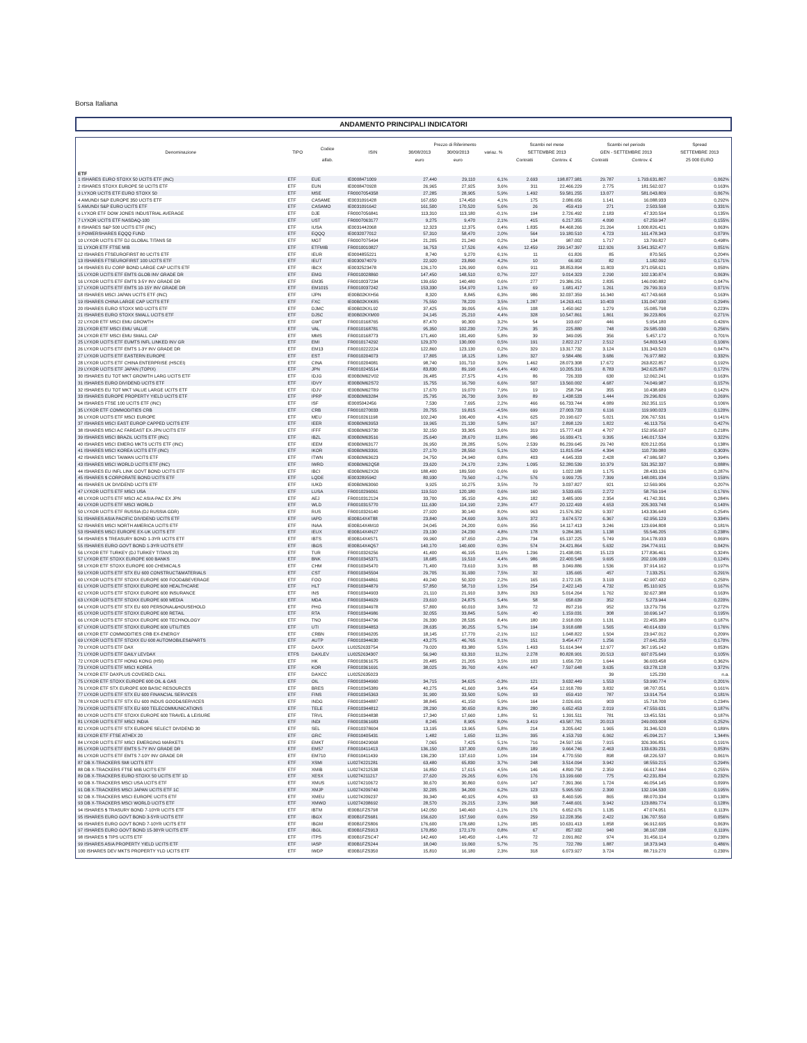Borsa Italiana
ANDAMENTO PRINCIPALI INDICATORI
| Denominazione | TIPO | Codice | ISIN | Prezzo di Riferimento | | | Scambi nel mese | | Scambi nel periodo | | Spread |
| --- | --- | --- | --- | --- | --- | --- | --- | --- | --- | --- | --- |
| | | | | 30/08/2013 | 30/09/2013 | variaz. % | SETTEMBRE 2013 | | GEN - SETTEMBRE 2013 | | SETTEMBRE 2013 |
| | | alfab. | | euro | euro | | Contratti | Controv. € | Contratti | Controv. € | 25 000 EURO |
| ETF | | | | | | | | | | | |
| 1 ISHARES EURO STOXX 50 UCITS ETF (INC) | ETF | EUE | IE0008471009 | 27,440 | 29,110 | 6,1% | 2.693 | 198.877.981 | 29.787 | 1.793.631.807 | 0,062% |
| 2 ISHARES STOXX EUROPE 50 UCITS ETF | ETF | EUN | IE0008470928 | 26,965 | 27,925 | 3,6% | 311 | 22.466.229 | 2.775 | 181.562.027 | 0,163% |
| 3 LYXOR UCITS ETF EURO STOXX 50 | ETF | MSE | FR0007054358 | 27,285 | 28,905 | 5,9% | 1.492 | 59.581.255 | 13.077 | 581.043.809 | 0,067% |
| 4 AMUNDI S&P EUROPE 350 UCITS ETF | ETF | CASAME | IE0031091428 | 167,650 | 174,450 | 4,1% | 175 | 2.086.656 | 1.141 | 16.088.933 | 0,292% |
| 5 AMUNDI S&P EURO UCITS ETF | ETF | CASAMO | IE0031091642 | 161,500 | 170,520 | 5,6% | 26 | 459.419 | 271 | 2.503.598 | 0,331% |
| 6 LYXOR ETF DOW JONES INDUSTRIAL AVERAGE | ETF | DJE | FR0007056841 | 113,310 | 113,180 | -0,1% | 194 | 2.726.492 | 2.183 | 47.320.594 | 0,135% |
| 7 LYXOR UCITS ETF NASDAQ-100 | ETF | UST | FR0007063177 | 9,275 | 9,470 | 2,1% | 415 | 6.217.355 | 4.090 | 67.259.947 | 0,155% |
| 8 ISHARES S&P 500 UCITS ETF (INC) | ETF | IUSA | IE0031442068 | 12,323 | 12,375 | 0,4% | 1.835 | 84.468.266 | 21.264 | 1.000.826.421 | 0,063% |
| 9 POWERSHARES EQQQ FUND | ETF | EQQQ | IE0032077012 | 57,310 | 58,470 | 2,0% | 564 | 19.180.510 | 4.723 | 161.478.343 | 0,079% |
| 10 LYXOR UCITS ETF DJ GLOBAL TITANS 50 | ETF | MGT | FR0007075494 | 21,205 | 21,240 | 0,2% | 134 | 987.002 | 1.717 | 13.799.827 | 0,498% |
| 11 LYXOR ETF FTSE MIB | ETF | ETFMIB | FR0010010827 | 16,753 | 17,526 | 4,6% | 12.459 | 299.147.397 | 112.926 | 3.541.352.477 | 0,051% |
| 12 ISHARES FTSEUROFIRST 80 UCITS ETF | ETF | IEUR | IE0004855221 | 8,740 | 9,270 | 6,1% | 11 | 61.826 | 85 | 870.565 | 0,204% |
| 13 ISHARES FTSEUROFIRST 100 UCITS ETF | ETF | IEUT | IE0030974079 | 22,920 | 23,890 | 4,2% | 10 | 66.902 | 82 | 1.182.092 | 0,171% |
| 14 ISHARES EU CORP BOND LARGE CAP UCITS ETF | ETF | IBCX | IE0032523478 | 126,170 | 126,990 | 0,6% | 911 | 38.853.894 | 11.803 | 371.058.621 | 0,050% |
| 15 LYXOR UCITS ETF EMTS GLOB INV GRADE DR | ETF | EMG | FR0010028860 | 147,450 | 148,510 | 0,7% | 227 | 9.014.323 | 2.290 | 102.130.874 | 0,063% |
| 16 LYXOR UCITS ETF EMTS 3-5Y INV GRADE DR | ETF | EM35 | FR0010037234 | 139,650 | 140,480 | 0,6% | 277 | 29.386.251 | 2.835 | 146.090.882 | 0,047% |
| 17 LYXOR UCITS ETF EMTS 10-15Y INV GRADE DR | ETF | EM1015 | FR0010037242 | 153,330 | 154,970 | 1,1% | 69 | 1.681.417 | 1.261 | 29.799.319 | 0,071% |
| 18 ISHARES MSCI JAPAN UCITS ETF (INC) | ETF | IJPN | IE00B02KXH56 | 8,320 | 8,845 | 6,3% | 986 | 32.037.359 | 16.340 | 417.743.668 | 0,163% |
| 19 ISHARES CHINA LARGE CAP UCITS ETF | ETF | FXC | IE00B02KXK85 | 75,550 | 78,220 | 3,5% | 1.287 | 14.263.411 | 10.403 | 131.047.930 | 0,294% |
| 20 ISHARES EURO STOXX MID UCITS ETF | ETF | DJMC | IE00B02KXL92 | 37,425 | 39,095 | 4,5% | 108 | 1.450.962 | 1.279 | 15.085.798 | 0,223% |
| 21 ISHARES EURO STOXX SMALL UCITS ETF | ETF | DJSC | IE00B02KXM00 | 24,145 | 25,210 | 4,4% | 328 | 10.547.861 | 1.861 | 39.223.806 | 0,271% |
| 22 LYXOR ETF MSCI EMU GROWTH | ETF | GWT | FR0010168765 | 87,470 | 90,300 | 3,2% | 54 | 193.697 | 446 | 5.954.180 | 0,426% |
| 23 LYXOR ETF MSCI EMU VALUE | ETF | VAL | FR0010168781 | 95,350 | 102,230 | 7,2% | 35 | 225.880 | 748 | 29.585.030 | 0,256% |
| 24 LYXOR ETF MSCI EMU SMALL CAP | ETF | MMS | FR0010168773 | 171,460 | 181,490 | 5,8% | 39 | 349.095 | 356 | 5.457.172 | 0,701% |
| 25 LYXOR UCITS ETF EUMTS INFL LINKED INV GR | ETF | EMI | FR0010174292 | 129,370 | 130,000 | 0,5% | 191 | 2.822.217 | 2.512 | 54.803.543 | 0,106% |
| 26 LYXOR UCITS ETF EMTS 1-3Y INV GRADE DR | ETF | EM13 | FR0010222224 | 122,860 | 123,130 | 0,2% | 329 | 13.317.732 | 3.124 | 131.343.520 | 0,047% |
| 27 LYXOR UCITS ETF EASTERN EUROPE | ETF | EST | FR0010204073 | 17,805 | 18,125 | 1,8% | 327 | 9.584.486 | 3.686 | 76.977.882 | 0,332% |
| 28 LYXOR UCITS ETF CHINA ENTERPRISE (HSCEI) | ETF | CINA | FR0010204081 | 98,740 | 101,710 | 3,0% | 1.462 | 28.073.308 | 17.672 | 263.822.857 | 0,192% |
| 29 LYXOR UCITS ETF JAPAN (TOPIX) | ETF | JPN | FR0010245514 | 83,830 | 89,190 | 6,4% | 490 | 10.205.316 | 8.783 | 342.625.897 | 0,172% |
| 30 ISHARES EU TOT MKT GROWTH LARG UCITS ETF | ETF | IDJG | IE00B0M62V02 | 26,485 | 27,575 | 4,1% | 86 | 726.333 | 630 | 12.062.241 | 0,163% |
| 31 ISHARES EURO DIVIDEND UCITS ETF | ETF | IDVY | IE00B0M62S72 | 15,755 | 16,790 | 6,6% | 507 | 13.560.002 | 4.687 | 74.049.987 | 0,157% |
| 32 ISHARES EU TOT MKT VALUE LARGE UCITS ETF | ETF | IDJV | IE00B0M62T89 | 17,670 | 19,070 | 7,9% | 19 | 258.794 | 355 | 10.438.689 | 0,142% |
| 33 ISHARES EUROPE PROPERTY YIELD UCITS ETF | ETF | IPRP | IE00B0M63284 | 25,795 | 26,730 | 3,6% | 89 | 1.438.533 | 1.444 | 29.296.826 | 0,269% |
| 34 ISHARES FTSE 100 UCITS ETF (INC) | ETF | ISF | IE0005042456 | 7,530 | 7,695 | 2,2% | 466 | 66.733.744 | 4.089 | 262.351.115 | 0,106% |
| 35 LYXOR ETF COMMODITIES CRB | ETF | CRB | FR0010270033 | 20,755 | 19,815 | -4,5% | 699 | 27.003.733 | 6.116 | 119.900.023 | 0,120% |
| 36 LYXOR UCITS ETF MSCI EUROPE | ETF | MEU | FR0010261198 | 102,240 | 106,400 | 4,1% | 625 | 20.190.627 | 5.021 | 206.767.531 | 0,141% |
| 37 ISHARES MSCI EAST EUROP CAPPED UCITS ETF | ETF | IEER | IE00B0M63953 | 19,965 | 21,130 | 5,8% | 167 | 2.898.129 | 1.822 | 46.113.756 | 0,427% |
| 38 ISHARES MSCI AC FAREAST EX-JPN UCITS ETF | ETF | IFFF | IE00B0M63730 | 32,150 | 33,305 | 3,6% | 319 | 15.777.418 | 4.707 | 152.956.637 | 0,218% |
| 39 ISHARES MSCI BRAZIL UCITS ETF (INC) | ETF | IBZL | IE00B0M63516 | 25,640 | 28,670 | 11,8% | 986 | 16.939.471 | 9.395 | 146.017.534 | 0,322% |
| 40 ISHARES MSCI EMERG MKTS UCITS ETF (INC) | ETF | IEEM | IE00B0M63177 | 26,950 | 28,285 | 5,0% | 2.539 | 86.239.645 | 29.740 | 820.212.056 | 0,138% |
| 41 ISHARES MSCI KOREA UCITS ETF (INC) | ETF | IKOR | IE00B0M63391 | 27,170 | 28,550 | 5,1% | 520 | 11.815.054 | 4.394 | 110.739.080 | 0,303% |
| 42 ISHARES MSCI TAIWAN UCITS ETF | ETF | ITWN | IE00B0M63623 | 24,750 | 24,940 | 0,8% | 403 | 4.645.333 | 2.428 | 47.986.587 | 0,394% |
| 43 ISHARES MSCI WORLD UCITS ETF (INC) | ETF | IWRD | IE00B0M62Q58 | 23,620 | 24,170 | 2,3% | 1.095 | 52.280.539 | 10.379 | 531.352.337 | 0,088% |
| 44 ISHARES EU INFL LINK GOVT BOND UCITS ETF | ETF | IBCI | IE00B0M62X26 | 188,400 | 189,590 | 0,6% | 69 | 1.022.188 | 1.175 | 28.433.136 | 0,287% |
| 45 ISHARES $ CORPORATE BOND UCITS ETF | ETF | LQDE | IE0032895942 | 80,930 | 79,560 | -1,7% | 576 | 9.999.725 | 7.399 | 148.081.934 | 0,159% |
| 46 ISHARES UK DIVIDEND UCITS ETF | ETF | IUKD | IE00B0M63060 | 9,925 | 10,275 | 3,5% | 79 | 3.037.827 | 921 | 12.569.906 | 0,207% |
| 47 LYXOR UCITS ETF MSCI USA | ETF | LUSA | FR0010296061 | 119,510 | 120,180 | 0,6% | 160 | 3.533.655 | 2.272 | 58.759.194 | 0,176% |
| 48 LYXOR UCITS ETF MSCI AC ASIA-PAC EX JPN | ETF | AEJ | FR0010312124 | 33,700 | 35,150 | 4,3% | 182 | 3.485.909 | 2.354 | 41.742.391 | 0,284% |
| 49 LYXOR UCITS ETF MSCI WORLD | ETF | WLD | FR0010315770 | 111,630 | 114,190 | 2,3% | 477 | 20.122.493 | 4.653 | 205.303.748 | 0,140% |
| 50 LYXOR UCITS ETF RUSSIA (DJ RUSSIA GDR) | ETF | RUS | FR0010326140 | 27,920 | 30,140 | 8,0% | 963 | 21.576.352 | 9.337 | 143.336.640 | 0,254% |
| 51 ISHARES ASIA PACIFIC DIVIDEND UCITS ETF | ETF | IAPD | IE00B14X4T88 | 23,840 | 24,690 | 3,6% | 372 | 3.674.572 | 6.367 | 62.956.129 | 0,334% |
| 52 ISHARES MSCI NORTH AMERICA UCITS ETF | ETF | INAA | IE00B14X4M10 | 24,045 | 24,200 | 0,6% | 356 | 14.117.413 | 3.246 | 123.694.808 | 0,181% |
| 53 ISHARES MSCI EUROPE EX-UK UCITS ETF | ETF | IEUX | IE00B14X4N27 | 23,130 | 24,230 | 4,8% | 178 | 9.284.381 | 1.138 | 55.546.205 | 0,238% |
| 54 ISHARES $ TREASURY BOND 1-3YR UCITS ETF | ETF | IBTS | IE00B14X4S71 | 99,960 | 97,650 | -2,3% | 734 | 65.137.225 | 5.749 | 314.178.933 | 0,069% |
| 55 ISHARES EURO GOVT BOND 1-3YR UCITS ETF | ETF | IBGS | IE00B14X4Q57 | 140,170 | 140,600 | 0,3% | 574 | 24.421.864 | 5.632 | 294.774.911 | 0,042% |
| 56 LYXOR ETF TURKEY (DJ TURKEY TITANS 20) | ETF | TUR | FR0010326256 | 41,400 | 46,195 | 11,6% | 1.296 | 21.438.081 | 15.123 | 177.836.461 | 0,324% |
| 57 LYXOR ETF STOXX EUROPE 600 BANKS | ETF | BNK | FR0010345371 | 18,685 | 19,510 | 4,4% | 986 | 22.400.548 | 9.695 | 202.106.939 | 0,124% |
| 58 LYXOR ETF STOXX EUROPE 600 CHEMICALS | ETF | CHM | FR0010345470 | 71,400 | 73,610 | 3,1% | 88 | 3.049.886 | 1.536 | 37.914.162 | 0,197% |
| 59 LYXOR UCITS ETF STX EU 600 CONSTRUCT&MATERIALS | ETF | CST | FR0010345504 | 29,705 | 31,930 | 7,5% | 32 | 135.665 | 457 | 7.133.251 | 0,291% |
| 60 LYXOR UCITS ETF STOXX EUROPE 600 FOOD&BEVERAGE | ETF | FOO | FR0010344861 | 49,240 | 50,320 | 2,2% | 165 | 2.172.135 | 3.193 | 42.907.432 | 0,250% |
| 61 LYXOR UCITS ETF STOXX EUROPE 600 HEALTHCARE | ETF | HLT | FR0010344879 | 57,850 | 58,710 | 1,5% | 254 | 2.422.143 | 4.732 | 85.110.925 | 0,167% |
| 62 LYXOR UCITS ETF STOXX EUROPE 600 INSURANCE | ETF | INS | FR0010344903 | 21,110 | 21,910 | 3,8% | 263 | 5.014.264 | 1.762 | 32.627.388 | 0,163% |
| 63 LYXOR UCITS ETF STOXX EUROPE 600 MEDIA | ETF | MDA | FR0010344929 | 23,610 | 24,875 | 5,4% | 58 | 658.639 | 352 | 5.273.944 | 0,220% |
| 64 LYXOR UCITS ETF STX EU 600 PERSONAL&HOUSEHOLD | ETF | PHG | FR0010344978 | 57,800 | 60,010 | 3,8% | 72 | 897.216 | 952 | 13.279.736 | 0,272% |
| 65 LYXOR UCITS ETF STOXX EUROPE 600 RETAIL | ETF | RTA | FR0010344986 | 32,055 | 33,845 | 5,6% | 40 | 1.159.031 | 308 | 10.696.147 | 0,195% |
| 66 LYXOR UCITS ETF STOXX EUROPE 600 TECHNOLOGY | ETF | TNO | FR0010344796 | 26,330 | 28,535 | 8,4% | 180 | 2.918.009 | 1.131 | 22.455.389 | 0,187% |
| 67 LYXOR UCITS ETF STOXX EUROPE 600 UTILITIES | ETF | UTI | FR0010344853 | 28,635 | 30,255 | 5,7% | 194 | 3.918.688 | 1.565 | 40.614.639 | 0,176% |
| 68 LYXOR ETF COMMODITIES CRB EX-ENERGY | ETF | CRBN | FR0010346205 | 18,145 | 17,770 | -2,1% | 112 | 1.048.822 | 1.504 | 23.947.012 | 0,209% |
| 69 LYXOR UCITS ETF STOXX EU 600 AUTOMOBILES&PARTS | ETF | AUTP | FR0010344630 | 43,275 | 46,765 | 8,1% | 151 | 3.454.477 | 1.256 | 27.641.259 | 0,170% |
| 70 LYXOR UCITS ETF DAX | ETF | DAXX | LU0252633754 | 79,020 | 83,380 | 5,5% | 1.493 | 51.614.344 | 12.977 | 367.195.142 | 0,053% |
| 71 LYXOR UCITS ETF DAILY LEVDAX | ETFS | DAXLEV | LU0252634307 | 56,940 | 63,310 | 11,2% | 2.278 | 80.828.901 | 20.513 | 697.075.649 | 0,105% |
| 72 LYXOR UCITS ETF HONG KONG (HSI) | ETF | HK | FR0010361675 | 20,485 | 21,205 | 3,5% | 103 | 1.656.720 | 1.644 | 36.603.458 | 0,362% |
| 73 LYXOR UCITS ETF MSCI KOREA | ETF | KOR | FR0010361691 | 38,025 | 39,760 | 4,6% | 447 | 7.597.648 | 3.635 | 63.278.128 | 0,372% |
| 74 LYXOR ETF DAXPLUS COVERED CALL | ETF | DAXCC | LU0252635023 | | | | | | 39 | 125.230 | n.a. |
| 75 LYXOR ETF STOXX EUROPE 600 OIL & GAS | ETF | OIL | FR0010344960 | 34,715 | 34,625 | -0,3% | 121 | 3.632.449 | 1.553 | 53.990.774 | 0,201% |
| 76 LYXOR ETF STX EUROPE 600 BASIC RESOURCES | ETF | BRES | FR0010345389 | 40,275 | 41,660 | 3,4% | 454 | 12.918.789 | 3.832 | 98.707.051 | 0,161% |
| 77 LYXOR UCITS ETF STX EU 600 FINANCIAL SERVICES | ETF | FINS | FR0010345363 | 31,900 | 33,500 | 5,0% | 93 | 659.410 | 787 | 13.914.754 | 0,181% |
| 78 LYXOR UCITS ETF STX EU 600 INDUS GOOD&SERVICES | ETF | INDG | FR0010344887 | 38,845 | 41,150 | 5,9% | 164 | 2.026.691 | 903 | 15.718.700 | 0,234% |
| 79 LYXOR UCITS ETF STX EU 600 TELECOMMUNICATIONS | ETF | TELE | FR0010344812 | 28,290 | 30,650 | 8,3% | 280 | 6.652.453 | 2.019 | 47.559.631 | 0,187% |
| 80 LYXOR UCITS ETF STOXX EUROPE 600 TRAVEL & LEISURE | ETF | TRVL | FR0010344838 | 17,340 | 17,660 | 1,8% | 51 | 1.391.511 | 781 | 13.451.531 | 0,187% |
| 81 LYXOR UCITS ETF MSCI INDIA | ETF | INDI | FR0010361683 | 8,245 | 8,905 | 8,0% | 3.419 | 43.587.781 | 20.013 | 249.003.008 | 0,252% |
| 82 LYXOR UCITS ETF STX EUROPE SELECT DIVIDEND 30 | ETF | SEL | FR0010378604 | 13,195 | 13,965 | 5,8% | 214 | 3.205.642 | 1.965 | 31.346.520 | 0,189% |
| 83 LYXOR ETF FTSE ATHEX 20 | ETF | GRC | FR0010405431 | 1,482 | 1,650 | 11,3% | 395 | 4.153.793 | 6.062 | 45.094.217 | 1,344% |
| 84 LYXOR UCITS ETF MSCI EMERGING MARKETS | ETF | EMKT | FR0010429068 | 7,065 | 7,425 | 5,1% | 716 | 24.597.156 | 7.915 | 326.306.851 | 0,191% |
| 85 LYXOR UCITS ETF EMTS 5-7Y INV GRADE DR | ETF | EM57 | FR0010411413 | 136,150 | 137,300 | 0,8% | 189 | 9.664.746 | 2.463 | 133.639.231 | 0,053% |
| 86 LYXOR UCITS ETF EMTS 7-10Y INV GRADE DR | ETF | EM710 | FR0010411439 | 136,230 | 137,610 | 1,0% | 104 | 4.770.550 | 898 | 68.226.537 | 0,061% |
| 87 DB X-TRACKERS SMI UCITS ETF | ETF | XSMI | LU0274221281 | 63,480 | 65,830 | 3,7% | 248 | 3.514.094 | 3.942 | 98.559.215 | 0,294% |
| 88 DB X-TRACKERS FTSE MIB UCITS ETF | ETF | XMIB | LU0274212538 | 16,850 | 17,615 | 4,5% | 146 | 4.890.758 | 2.359 | 66.617.844 | 0,255% |
| 89 DB X-TRACKERS EURO STOXX 50 UCITS ETF 1D | ETF | XESX | LU0274211217 | 27,620 | 29,265 | 6,0% | 176 | 13.199.660 | 775 | 42.231.834 | 0,232% |
| 90 DB X-TRACKERS MSCI USA UCITS ETF | ETF | XMUS | LU0274210672 | 30,670 | 30,860 | 0,6% | 147 | 7.391.366 | 1.724 | 46.054.145 | 0,099% |
| 91 DB X-TRACKERS MSCI JAPAN UCITS ETF 1C | ETF | XMJP | LU0274209740 | 32,205 | 34,200 | 6,2% | 123 | 5.995.550 | 2.390 | 132.194.530 | 0,195% |
| 92 DB X-TRACKERS MSCI EUROPE UCITS ETF | ETF | XMEU | LU0274209237 | 39,340 | 40,925 | 4,0% | 93 | 8.460.595 | 865 | 88.070.334 | 0,130% |
| 93 DB X-TRACKERS MSCI WORLD UCITS ETF | ETF | XMWO | LU0274208692 | 28,570 | 29,215 | 2,3% | 368 | 7.448.601 | 3.942 | 123.889.774 | 0,128% |
| 94 ISHARES $ TRASURY BOND 7-10YR UCITS ETF | ETF | IBTM | IE00B1FZS798 | 142,050 | 140,460 | -1,1% | 176 | 6.652.676 | 1.135 | 47.074.051 | 0,113% |
| 95 ISHARES EURO GOVT BOND 3-5YR UCITS ETF | ETF | IBGX | IE00B1FZS681 | 156,620 | 157,590 | 0,6% | 259 | 12.228.356 | 2.422 | 136.707.550 | 0,056% |
| 96 ISHARES EURO GOVT BOND 7-10YR UCITS ETF | ETF | IBGM | IE00B1FZS806 | 176,600 | 178,680 | 1,2% | 185 | 10.631.413 | 1.858 | 96.912.695 | 0,063% |
| 97 ISHARES EURO GOVT BOND 15-30YR UCITS ETF | ETF | IBGL | IE00B1FZS913 | 170,850 | 172,170 | 0,8% | 67 | 857.932 | 940 | 38.167.038 | 0,119% |
| 98 ISHARES $ TIPS UCITS ETF | ETF | ITPS | IE00B1FZSC47 | 142,460 | 140,450 | -1,4% | 72 | 2.091.862 | 974 | 31.456.114 | 0,230% |
| 99 ISHARES ASIA PROPERTY YIELD UCITS ETF | ETF | IASP | IE00B1FZS244 | 18,040 | 19,060 | 5,7% | 75 | 722.789 | 1.887 | 18.373.943 | 0,486% |
| 100 ISHARES DEV MKTS PROPERTY YLD UCITS ETF | ETF | IWDP | IE00B1FZS350 | 15,810 | 16,180 | 2,3% | 318 | 6.073.927 | 3.724 | 88.719.270 | 0,230% |